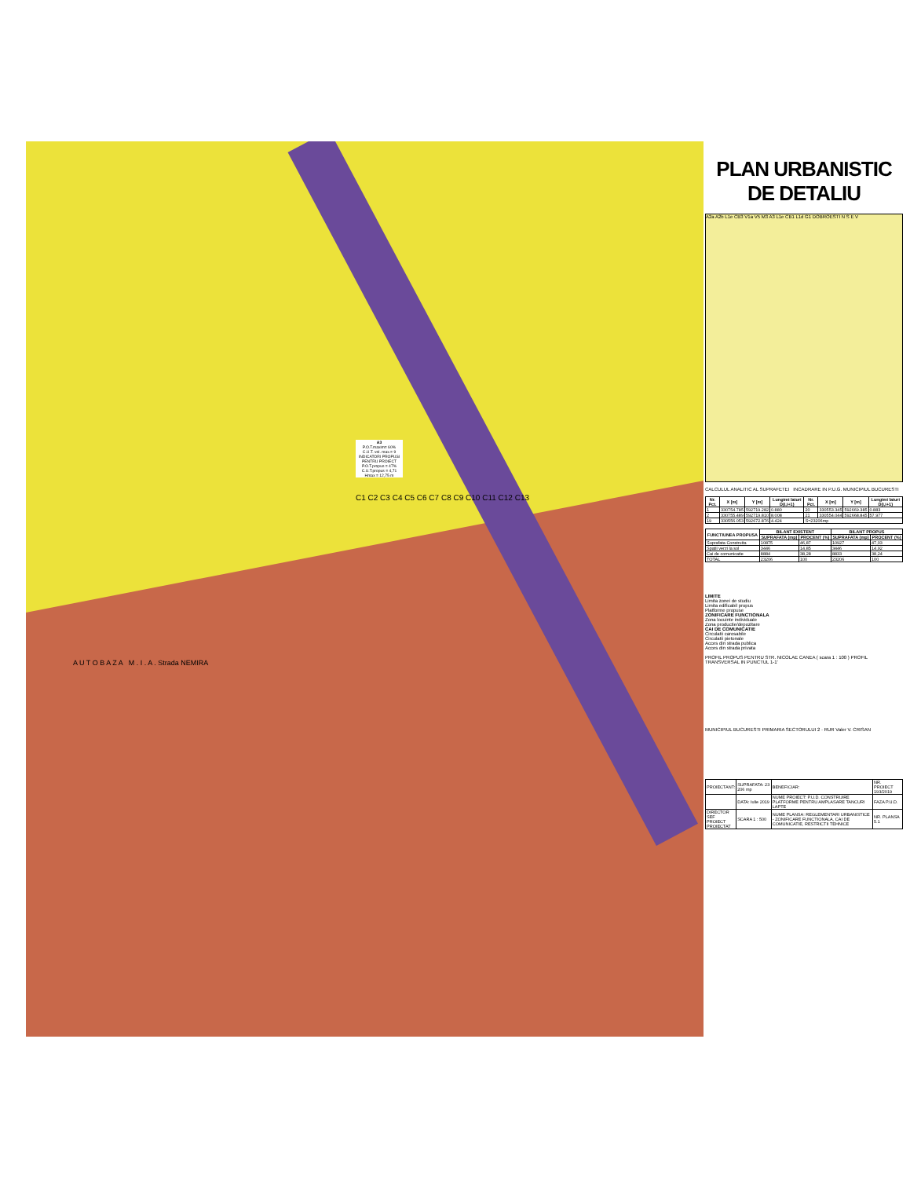A3
P.O.T.maxim= 60%
C.U.T. vol. max.= 9
INDICATORI PROPUSI PENTRU PROIECT
P.O.T.propus = 47%
C.U.T.propus = 4,71
Hmax = 12,75 m
C1 C2 C3 C4 C5 C6 C7 C8 C9 C10 C11 C12 C13
A U T O B A Z A M . I . A . Strada NEMIRA
PLAN URBANISTIC DE DETALIU
A2a A2b L1e CB3 V1a V5 M3 A3 L1e CB1 L1d G1 DOBROESTI N S E V
CALCULUL ANALITIC AL SUPRAFETEI INCADRARE IN P.U.G. MUNICIPIUL BUCURESTI
| Nr. Pct. | X [m] | Y [m] | Lungimi laturi D(i,i+1) | Nr. Pct. | X [m] | Y [m] | Lungimi laturi D(i,i+1) |
| --- | --- | --- | --- | --- | --- | --- | --- |
| 1 | 330754.785 | 592719.282 | 0.880 | 20 | 330553.345 | 592669.385 | 0.883 |
| 2 | 330755.489 | 592719.810 | 8.008 | 21 | 330554.044 | 592668.845 | 57.977 |
| 19 | 330556.053 | 592672.876 | 4.424 | S=23206mp | | | |
| FUNCTIUNEA PROPUSA | BILANT EXISTENT | | BILANT PROPUS | |
| --- | --- | --- | --- | --- |
| | SUPRAFATA (mp) | PROCENT (%) | SUPRAFATA (mp) | PROCENT (%) |
| Suprafata Construita | 10875 | 46,87 | 10927 | 47,03 |
| Spatii verzi la sol | 3446 | 14,85 | 3446 | 14,92 |
| Cai de comunicatie | 8884 | 38,28 | 8833 | 38,24 |
| TOTAL | 23206 | 100 | 23206 | 100 |
LIMITE
Limita zonei de studiu
Limita edificabil propus
Platforme propuse
ZONIFICARE FUNCTIONALA
Zona locuinte individuale
Zona productie/depozitare
CAI DE COMUNICATIE
Circulatii carosabile
Circulatii pietonale
Acces din strada publica
Acces din strada privata
PROFIL PROPUS PENTRU STR. NICOLAE CANEA ( scara 1 : 100 ) PROFIL TRANSVERSAL IN PUNCTUL 1-1'
MUNICIPIUL BUCURESTI PRIMARIA SECTORULUI 2 · RUR Valer V. CRISAN
| PROIECTANT: | SUPRAFATA: 23 206 mp | BENEFICIAR: | NR. PROIECT 193/2019 |
| | DATA: Iulie 2019 | NUME PROIECT: P.U.D. CONSTRUIRE PLATFORME PENTRU AMPLASARE TANCURI LAPTE | FAZA P.U.D. |
| DIRECTOR SEF PROIECT PROIECTAT | SCARA 1 : 500 | NUME PLANSA: REGLEMENTARI URBANISTICE - ZONIFICARE FUNCTIONALA, CAI DE COMUNICATIE, RESTRICTII TEHNICE | NR. PLANSA 5.1 |